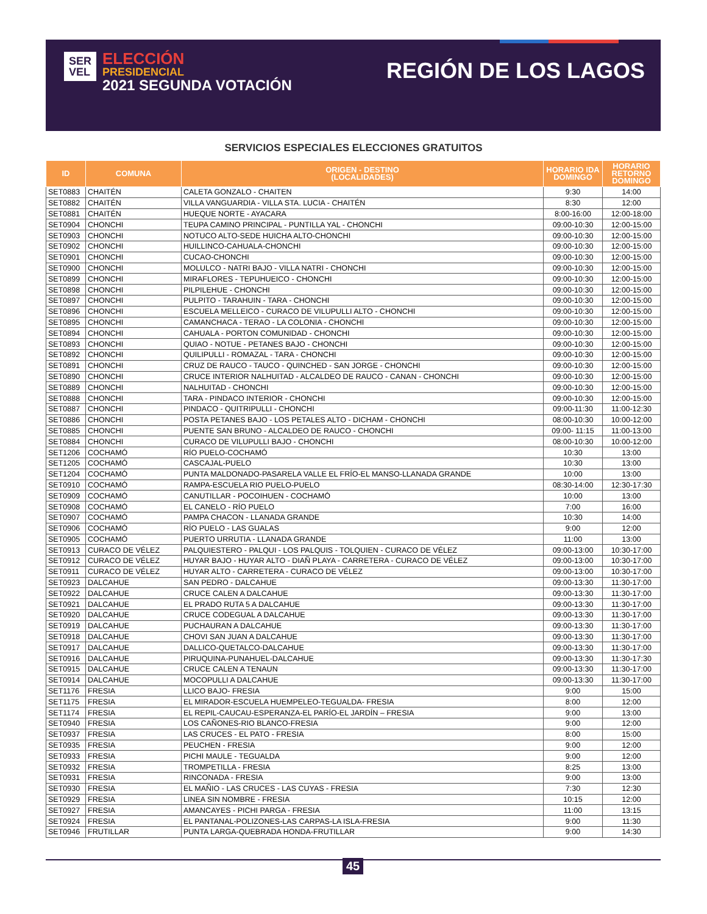SER
VEL ELECCIÓN PRESIDENCIAL 2021 SEGUNDA VOTACIÓN
REGIÓN DE LOS LAGOS
SERVICIOS ESPECIALES ELECCIONES GRATUITOS
| ID | COMUNA | ORIGEN - DESTINO (LOCALIDADES) | HORARIO IDA DOMINGO | HORARIO RETORNO DOMINGO |
| --- | --- | --- | --- | --- |
| SET0883 | CHAITÉN | CALETA GONZALO - CHAITEN | 9:30 | 14:00 |
| SET0882 | CHAITÉN | VILLA VANGUARDIA - VILLA STA. LUCIA - CHAITÉN | 8:30 | 12:00 |
| SET0881 | CHAITÉN | HUEQUE NORTE - AYACARA | 8:00-16:00 | 12:00-18:00 |
| SET0904 | CHONCHI | TEUPA CAMINO PRINCIPAL - PUNTILLA YAL - CHONCHI | 09:00-10:30 | 12:00-15:00 |
| SET0903 | CHONCHI | NOTUCO ALTO-SEDE HUICHA ALTO-CHONCHI | 09:00-10:30 | 12:00-15:00 |
| SET0902 | CHONCHI | HUILLINCO-CAHUALA-CHONCHI | 09:00-10:30 | 12:00-15:00 |
| SET0901 | CHONCHI | CUCAO-CHONCHI | 09:00-10:30 | 12:00-15:00 |
| SET0900 | CHONCHI | MOLULCO - NATRI BAJO - VILLA NATRI - CHONCHI | 09:00-10:30 | 12:00-15:00 |
| SET0899 | CHONCHI | MIRAFLORES - TEPUHUEICO - CHONCHI | 09:00-10:30 | 12:00-15:00 |
| SET0898 | CHONCHI | PILPILEHUE - CHONCHI | 09:00-10:30 | 12:00-15:00 |
| SET0897 | CHONCHI | PULPITO - TARAHUIN - TARA - CHONCHI | 09:00-10:30 | 12:00-15:00 |
| SET0896 | CHONCHI | ESCUELA MELLEICO - CURACO DE VILUPULLI ALTO - CHONCHI | 09:00-10:30 | 12:00-15:00 |
| SET0895 | CHONCHI | CAMANCHACA - TERAO - LA COLONIA - CHONCHI | 09:00-10:30 | 12:00-15:00 |
| SET0894 | CHONCHI | CAHUALA - PORTON COMUNIDAD - CHONCHI | 09:00-10:30 | 12:00-15:00 |
| SET0893 | CHONCHI | QUIAO - NOTUE - PETANES BAJO - CHONCHI | 09:00-10:30 | 12:00-15:00 |
| SET0892 | CHONCHI | QUILIPULLI - ROMAZAL - TARA - CHONCHI | 09:00-10:30 | 12:00-15:00 |
| SET0891 | CHONCHI | CRUZ DE RAUCO - TAUCO - QUINCHED - SAN JORGE - CHONCHI | 09:00-10:30 | 12:00-15:00 |
| SET0890 | CHONCHI | CRUCE INTERIOR NALHUITAD - ALCALDEO DE RAUCO - CANAN - CHONCHI | 09:00-10:30 | 12:00-15:00 |
| SET0889 | CHONCHI | NALHUITAD - CHONCHI | 09:00-10:30 | 12:00-15:00 |
| SET0888 | CHONCHI | TARA - PINDACO INTERIOR - CHONCHI | 09:00-10:30 | 12:00-15:00 |
| SET0887 | CHONCHI | PINDACO - QUITRIPULLI - CHONCHI | 09:00-11:30 | 11:00-12:30 |
| SET0886 | CHONCHI | POSTA PETANES BAJO - LOS PETALES ALTO - DICHAM - CHONCHI | 08:00-10:30 | 10:00-12:00 |
| SET0885 | CHONCHI | PUENTE SAN BRUNO - ALCALDEO DE RAUCO - CHONCHI | 09:00- 11:15 | 11:00-13:00 |
| SET0884 | CHONCHI | CURACO DE VILUPULLI BAJO - CHONCHI | 08:00-10:30 | 10:00-12:00 |
| SET1206 | COCHAMÓ | RÍO PUELO-COCHAMÓ | 10:30 | 13:00 |
| SET1205 | COCHAMÓ | CASCAJAL-PUELO | 10:30 | 13:00 |
| SET1204 | COCHAMÓ | PUNTA MALDONADO-PASARELA VALLE EL FRÍO-EL MANSO-LLANADA GRANDE | 10:00 | 13:00 |
| SET0910 | COCHAMÓ | RAMPA-ESCUELA RIO PUELO-PUELO | 08:30-14:00 | 12:30-17:30 |
| SET0909 | COCHAMÓ | CANUTILLAR - POCOIHUEN - COCHAMÓ | 10:00 | 13:00 |
| SET0908 | COCHAMÓ | EL CANELO - RÍO PUELO | 7:00 | 16:00 |
| SET0907 | COCHAMÓ | PAMPA CHACON - LLANADA GRANDE | 10:30 | 14:00 |
| SET0906 | COCHAMÓ | RÍO PUELO - LAS GUALAS | 9:00 | 12:00 |
| SET0905 | COCHAMÓ | PUERTO URRUTIA - LLANADA GRANDE | 11:00 | 13:00 |
| SET0913 | CURACO DE VÉLEZ | PALQUIESTERO - PALQUI - LOS PALQUIS - TOLQUIEN - CURACO DE VÉLEZ | 09:00-13:00 | 10:30-17:00 |
| SET0912 | CURACO DE VÉLEZ | HUYAR BAJO - HUYAR ALTO - DIAÑ PLAYA - CARRETERA - CURACO DE VÉLEZ | 09:00-13:00 | 10:30-17:00 |
| SET0911 | CURACO DE VÉLEZ | HUYAR ALTO - CARRETERA - CURACO DE VÉLEZ | 09:00-13:00 | 10:30-17:00 |
| SET0923 | DALCAHUE | SAN PEDRO - DALCAHUE | 09:00-13:30 | 11:30-17:00 |
| SET0922 | DALCAHUE | CRUCE CALEN A DALCAHUE | 09:00-13:30 | 11:30-17:00 |
| SET0921 | DALCAHUE | EL PRADO RUTA 5 A DALCAHUE | 09:00-13:30 | 11:30-17:00 |
| SET0920 | DALCAHUE | CRUCE CODEGUAL A DALCAHUE | 09:00-13:30 | 11:30-17:00 |
| SET0919 | DALCAHUE | PUCHAURAN A DALCAHUE | 09:00-13:30 | 11:30-17:00 |
| SET0918 | DALCAHUE | CHOVI SAN JUAN A DALCAHUE | 09:00-13:30 | 11:30-17:00 |
| SET0917 | DALCAHUE | DALLICO-QUETALCO-DALCAHUE | 09:00-13:30 | 11:30-17:00 |
| SET0916 | DALCAHUE | PIRUQUINA-PUNAHUEL-DALCAHUE | 09:00-13:30 | 11:30-17:30 |
| SET0915 | DALCAHUE | CRUCE CALEN A TENAUN | 09:00-13:30 | 11:30-17:00 |
| SET0914 | DALCAHUE | MOCOPULLI A DALCAHUE | 09:00-13:30 | 11:30-17:00 |
| SET1176 | FRESIA | LLICO BAJO- FRESIA | 9:00 | 15:00 |
| SET1175 | FRESIA | EL MIRADOR-ESCUELA HUEMPELEO-TEGUALDA- FRESIA | 8:00 | 12:00 |
| SET1174 | FRESIA | EL REPIL-CAUCAU-ESPERANZA-EL PARÍO-EL JARDÍN – FRESIA | 9:00 | 13:00 |
| SET0940 | FRESIA | LOS CAÑONES-RIO BLANCO-FRESIA | 9:00 | 12:00 |
| SET0937 | FRESIA | LAS CRUCES - EL PATO - FRESIA | 8:00 | 15:00 |
| SET0935 | FRESIA | PEUCHEN - FRESIA | 9:00 | 12:00 |
| SET0933 | FRESIA | PICHI MAULE - TEGUALDA | 9:00 | 12:00 |
| SET0932 | FRESIA | TROMPETILLA - FRESIA | 8:25 | 13:00 |
| SET0931 | FRESIA | RINCONADA - FRESIA | 9:00 | 13:00 |
| SET0930 | FRESIA | EL MAÑIO - LAS CRUCES - LAS CUYAS - FRESIA | 7:30 | 12:30 |
| SET0929 | FRESIA | LINEA SIN NOMBRE - FRESIA | 10:15 | 12:00 |
| SET0927 | FRESIA | AMANCAYES - PICHI PARGA - FRESIA | 11:00 | 13:15 |
| SET0924 | FRESIA | EL PANTANAL-POLIZONES-LAS CARPAS-LA ISLA-FRESIA | 9:00 | 11:30 |
| SET0946 | FRUTILLAR | PUNTA LARGA-QUEBRADA HONDA-FRUTILLAR | 9:00 | 14:30 |
45